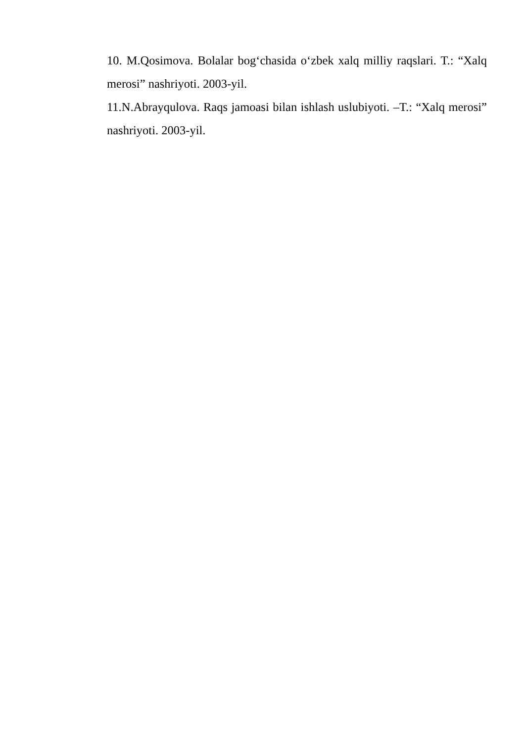10. M.Qosimova. Bolalar bog‘chasida o‘zbek xalq milliy raqslari. T.: “Xalq merosi” nashriyoti. 2003-yil.
11.N.Abrayqulova. Raqs jamoasi bilan ishlash uslubiyoti. –T.: “Xalq merosi” nashriyoti. 2003-yil.